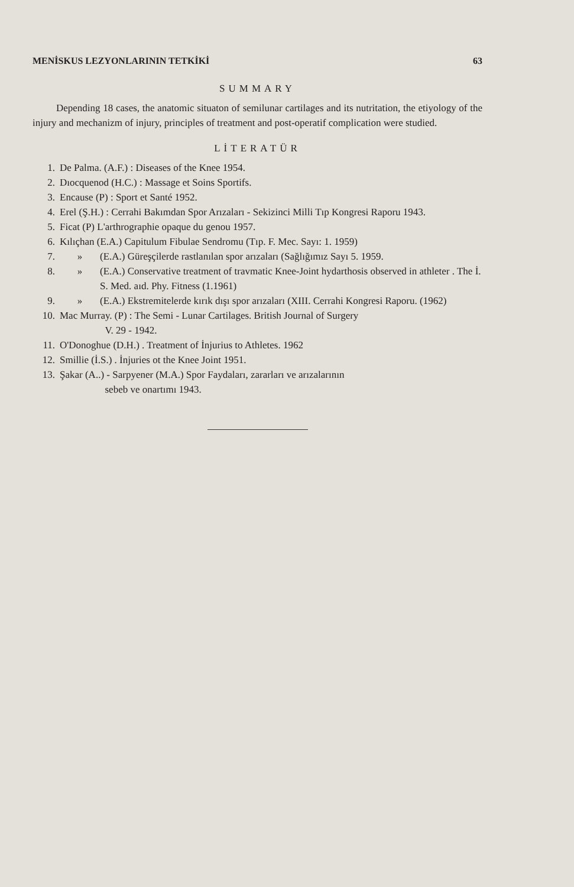MENİSKUS LEZYONLARININ TETKİKİ 63
SUMMARY
Depending 18 cases, the anatomic situaton of semilunar cartilages and its nutritation, the etiyology of the injury and mechanizm of injury, principles of treatment and post-operatif complication were studied.
LİTERATÜR
| 1. | De Palma. (A.F.) : Diseases of the Knee 1954. | |
| 2. | Dıocquenod (H.C.) : Massage et Soins Sportifs. | |
| 3. | Encause (P) : Sport et Santé 1952. | |
| 4. | Erel (Ş.H.) : Cerrahi Bakımdan Spor Arızaları - Sekizinci Milli Tıp Kongresi Raporu 1943. | |
| 5. | Ficat (P) L'arthrographie opaque du genou 1957. | |
| 6. | Kılıçhan (E.A.) Capitulum Fibulae Sendromu (Tıp. F. Mec. Sayı: 1. 1959) | |
| 7. | » | (E.A.) Güreşçilerde rastlanılan spor arızaları (Sağlığımız Sayı 5. 1959. |
| 8. | » | (E.A.) Conservative treatment of travmatic Knee-Joint hydarthosis observed in athleter . The İ. S. Med. aıd. Phy. Fitness (1.1961) |
| 9. | » | (E.A.) Ekstremitelerde kırık dışı spor arızaları (XIII. Cerrahi Kongresi Raporu. (1962) |
| 10. | Mac Murray. (P) : The Semi - Lunar Cartilages. British Journal of Surgery V. 29 - 1942. | |
| 11. | O'Donoghue (D.H.) . Treatment of İnjurius to Athletes. 1962 | |
| 12. | Smillie (İ.S.) . İnjuries ot the Knee Joint 1951. | |
| 13. | Şakar (A..) - Sarpyener (M.A.) Spor Faydaları, zararları ve arızalarının sebeb ve onartımı 1943. | |